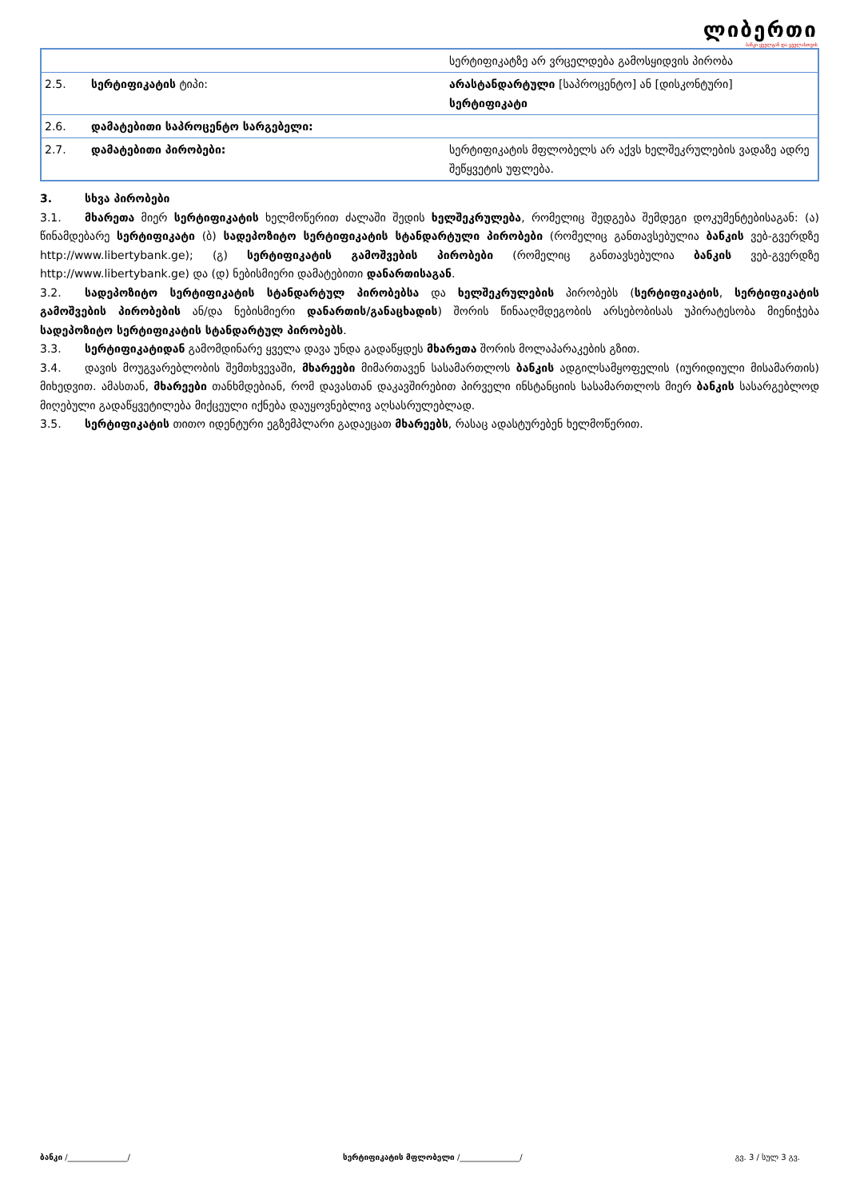ლიბერთი
ბანკი ყველგან და ყველასთვის
| | | სერტიფიკატზე არ ვრცელდება გამოსყიდვის პირობა |
| 2.5. | სერტიფიკატის ტიპი: | არასტანდარტული [საპროცენტო] ან [დისკონტური] სერტიფიკატი |
| 2.6. | დამატებითი საპროცენტო სარგებელი: | |
| 2.7. | დამატებითი პირობები: | სერტიფიკატის მფლობელს არ აქვს ხელშეკრულების ვადაზე ადრე შეწყვეტის უფლება. |
3. სხვა პირობები
3.1. მხარეთა მიერ სერტიფიკატის ხელმოწერით ძალაში შედის ხელშეკრულება, რომელიც შედგება შემდეგი დოკუმენტებისაგან: (ა) წინამდებარე სერტიფიკატი (ბ) სადეპოზიტო სერტიფიკატის სტანდარტული პირობები (რომელიც განთავსებულია ბანკის ვებ-გვერდზე http://www.libertybank.ge); (გ) სერტიფიკატის გამოშვების პირობები (რომელიც განთავსებულია ბანკის ვებ-გვერდზე http://www.libertybank.ge) და (დ) ნებისმიერი დამატებითი დანართისაგან.
3.2. სადეპოზიტო სერტიფიკატის სტანდარტულ პირობებსა და ხელშეკრულების პირობებს (სერტიფიკატის, სერტიფიკატის გამოშვების პირობების ან/და ნებისმიერი დანართის/განაცხადის) შორის წინააღმდეგობის არსებობისას უპირატესობა მიენიჭება სადეპოზიტო სერტიფიკატის სტანდარტულ პირობებს.
3.3. სერტიფიკატიდან გამომდინარე ყველა დავა უნდა გადაწყდეს მხარეთა შორის მოლაპარაკების გზით.
3.4. დავის მოუგვარებლობის შემთხვევაში, მხარეები მიმართავენ სასამართლოს ბანკის ადგილსამყოფელის (იურიდიული მისამართის) მიხედვით. ამასთან, მხარეები თანხმდებიან, რომ დავასთან დაკავშირებით პირველი ინსტანციის სასამართლოს მიერ ბანკის სასარგებლოდ მიღებული გადაწყვეტილება მიქცეული იქნება დაუყოვნებლივ აღსასრულებლად.
3.5. სერტიფიკატის თითო იდენტური ეგზემპლარი გადაეცათ მხარეებს, რასაც ადასტურებენ ხელმოწერით.
ბანკი /_______________/ სერტიფიკატის მფლობელი /_______________/ გვ. 3 / სულ 3 გვ.